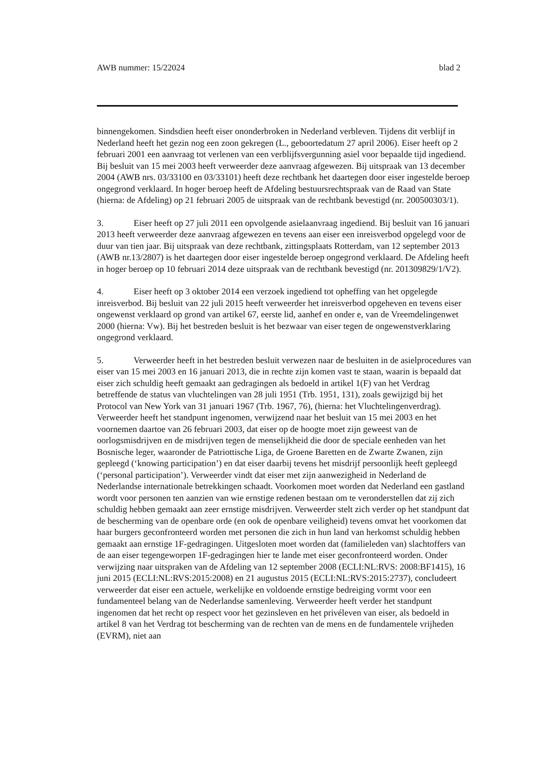AWB nummer: 15/22024 blad 2
binnengekomen. Sindsdien heeft eiser ononderbroken in Nederland verbleven. Tijdens dit verblijf in Nederland heeft het gezin nog een zoon gekregen (L., geboortedatum 27 april 2006). Eiser heeft op 2 februari 2001 een aanvraag tot verlenen van een verblijfsvergunning asiel voor bepaalde tijd ingediend. Bij besluit van 15 mei 2003 heeft verweerder deze aanvraag afgewezen. Bij uitspraak van 13 december 2004 (AWB nrs. 03/33100 en 03/33101) heeft deze rechtbank het daartegen door eiser ingestelde beroep ongegrond verklaard. In hoger beroep heeft de Afdeling bestuursrechtspraak van de Raad van State (hierna: de Afdeling) op 21 februari 2005 de uitspraak van de rechtbank bevestigd (nr. 200500303/1).
3. Eiser heeft op 27 juli 2011 een opvolgende asielaanvraag ingediend. Bij besluit van 16 januari 2013 heeft verweerder deze aanvraag afgewezen en tevens aan eiser een inreisverbod opgelegd voor de duur van tien jaar. Bij uitspraak van deze rechtbank, zittingsplaats Rotterdam, van 12 september 2013 (AWB nr.13/2807) is het daartegen door eiser ingestelde beroep ongegrond verklaard. De Afdeling heeft in hoger beroep op 10 februari 2014 deze uitspraak van de rechtbank bevestigd (nr. 201309829/1/V2).
4. Eiser heeft op 3 oktober 2014 een verzoek ingediend tot opheffing van het opgelegde inreisverbod. Bij besluit van 22 juli 2015 heeft verweerder het inreisverbod opgeheven en tevens eiser ongewenst verklaard op grond van artikel 67, eerste lid, aanhef en onder e, van de Vreemdelingenwet 2000 (hierna: Vw). Bij het bestreden besluit is het bezwaar van eiser tegen de ongewenstverklaring ongegrond verklaard.
5. Verweerder heeft in het bestreden besluit verwezen naar de besluiten in de asielprocedures van eiser van 15 mei 2003 en 16 januari 2013, die in rechte zijn komen vast te staan, waarin is bepaald dat eiser zich schuldig heeft gemaakt aan gedragingen als bedoeld in artikel 1(F) van het Verdrag betreffende de status van vluchtelingen van 28 juli 1951 (Trb. 1951, 131), zoals gewijzigd bij het Protocol van New York van 31 januari 1967 (Trb. 1967, 76), (hierna: het Vluchtelingenverdrag). Verweerder heeft het standpunt ingenomen, verwijzend naar het besluit van 15 mei 2003 en het voornemen daartoe van 26 februari 2003, dat eiser op de hoogte moet zijn geweest van de oorlogsmisdrijven en de misdrijven tegen de menselijkheid die door de speciale eenheden van het Bosnische leger, waaronder de Patriottische Liga, de Groene Baretten en de Zwarte Zwanen, zijn gepleegd (‘knowing participation’) en dat eiser daarbij tevens het misdrijf persoonlijk heeft gepleegd (‘personal participation’). Verweerder vindt dat eiser met zijn aanwezigheid in Nederland de Nederlandse internationale betrekkingen schaadt. Voorkomen moet worden dat Nederland een gastland wordt voor personen ten aanzien van wie ernstige redenen bestaan om te veronderstellen dat zij zich schuldig hebben gemaakt aan zeer ernstige misdrijven. Verweerder stelt zich verder op het standpunt dat de bescherming van de openbare orde (en ook de openbare veiligheid) tevens omvat het voorkomen dat haar burgers geconfronteerd worden met personen die zich in hun land van herkomst schuldig hebben gemaakt aan ernstige 1F-gedragingen. Uitgesloten moet worden dat (familieleden van) slachtoffers van de aan eiser tegengeworpen 1F-gedragingen hier te lande met eiser geconfronteerd worden. Onder verwijzing naar uitspraken van de Afdeling van 12 september 2008 (ECLI:NL:RVS: 2008:BF1415), 16 juni 2015 (ECLI:NL:RVS:2015:2008) en 21 augustus 2015 (ECLI:NL:RVS:2015:2737), concludeert verweerder dat eiser een actuele, werkelijke en voldoende ernstige bedreiging vormt voor een fundamenteel belang van de Nederlandse samenleving. Verweerder heeft verder het standpunt ingenomen dat het recht op respect voor het gezinsleven en het privéleven van eiser, als bedoeld in artikel 8 van het Verdrag tot bescherming van de rechten van de mens en de fundamentele vrijheden (EVRM), niet aan